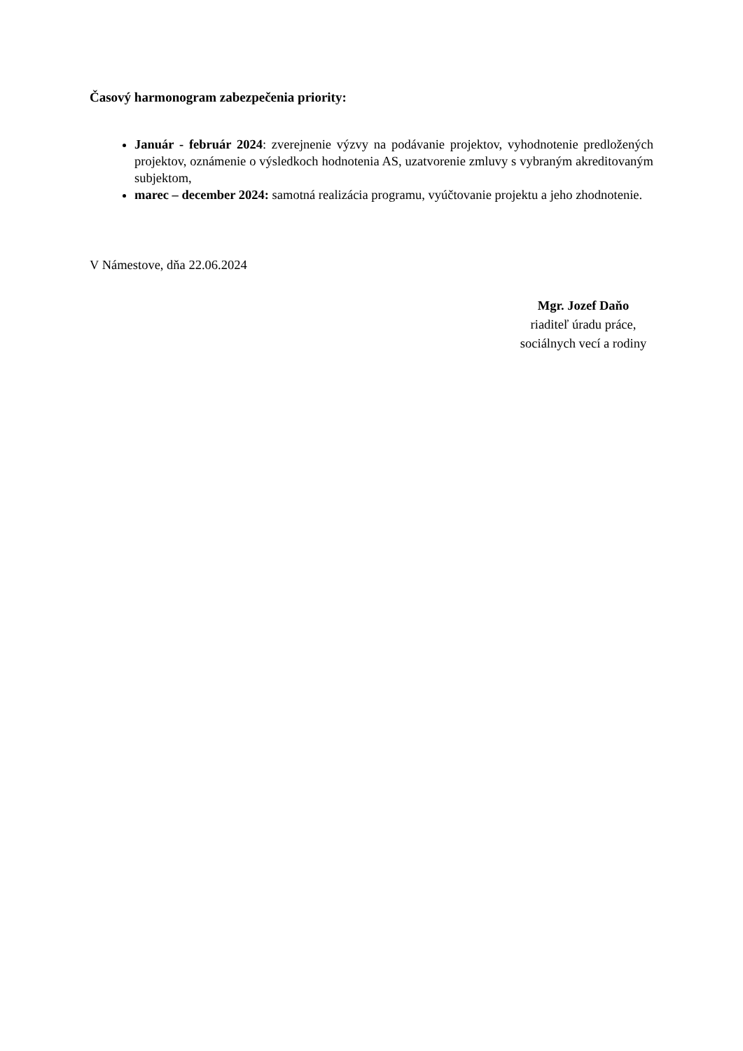Časový harmonogram zabezpečenia priority:
Január - február 2024: zverejnenie výzvy na podávanie projektov, vyhodnotenie predložených projektov, oznámenie o výsledkoch hodnotenia AS, uzatvorenie zmluvy s vybraným akreditovaným subjektom,
marec – december 2024: samotná realizácia programu, vyúčtovanie projektu a jeho zhodnotenie.
V Námestove, dňa 22.06.2024
Mgr. Jozef Daňo
riaditeľ úradu práce,
sociálnych vecí a rodiny